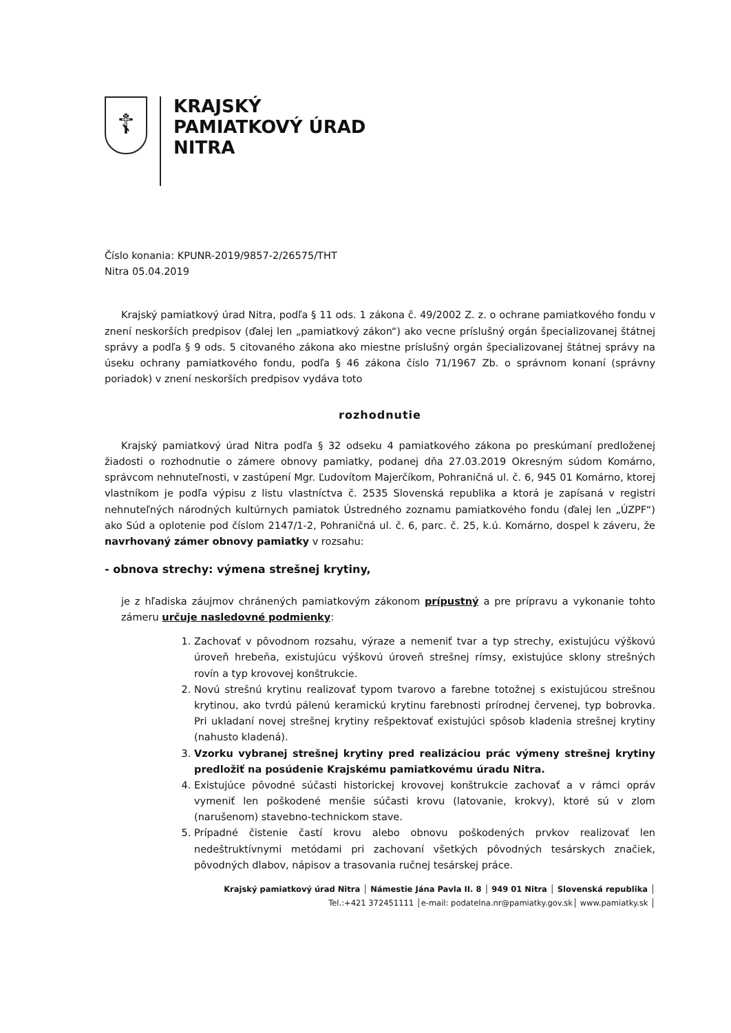☦
KRAJSKÝ
PAMIATKOVÝ ÚRAD
NITRA
Číslo konania: KPUNR-2019/9857-2/26575/THT
Nitra 05.04.2019
Krajský pamiatkový úrad Nitra, podľa § 11 ods. 1 zákona č. 49/2002 Z. z. o ochrane pamiatkového fondu v znení neskorších predpisov (ďalej len „pamiatkový zákon“) ako vecne príslušný orgán špecializovanej štátnej správy a podľa § 9 ods. 5 citovaného zákona ako miestne príslušný orgán špecializovanej štátnej správy na úseku ochrany pamiatkového fondu, podľa § 46 zákona číslo 71/1967 Zb. o správnom konaní (správny poriadok) v znení neskorších predpisov vydáva toto
rozhodnutie
Krajský pamiatkový úrad Nitra podľa § 32 odseku 4 pamiatkového zákona po preskúmaní predloženej žiadosti o rozhodnutie o zámere obnovy pamiatky, podanej dňa 27.03.2019 Okresným súdom Komárno, správcom nehnuteľnosti, v zastúpení Mgr. Ľudovítom Majerčíkom, Pohraničná ul. č. 6, 945 01 Komárno, ktorej vlastníkom je podľa výpisu z listu vlastníctva č. 2535 Slovenská republika a ktorá je zapísaná v registri nehnuteľných národných kultúrnych pamiatok Ústredného zoznamu pamiatkového fondu (ďalej len „ÚZPF“) ako Súd a oplotenie pod číslom 2147/1-2, Pohraničná ul. č. 6, parc. č. 25, k.ú. Komárno, dospel k záveru, že navrhovaný zámer obnovy pamiatky v rozsahu:
- obnova strechy: výmena strešnej krytiny,
je z hľadiska záujmov chránených pamiatkovým zákonom prípustný a pre prípravu a vykonanie tohto zámeru určuje nasledovné podmienky:
1. Zachovať v pôvodnom rozsahu, výraze a nemeniť tvar a typ strechy, existujúcu výškovú úroveň hrebeňa, existujúcu výškovú úroveň strešnej rímsy, existujúce sklony strešných rovín a typ krovovej konštrukcie.
2. Novú strešnú krytinu realizovať typom tvarovo a farebne totožnej s existujúcou strešnou krytinou, ako tvrdú pálenú keramickú krytinu farebnosti prírodnej červenej, typ bobrovka. Pri ukladaní novej strešnej krytiny rešpektovať existujúci spôsob kladenia strešnej krytiny (nahusto kladená).
3. Vzorku vybranej strešnej krytiny pred realizáciou prác výmeny strešnej krytiny predložiť na posúdenie Krajskému pamiatkovému úradu Nitra.
4. Existujúce pôvodné súčasti historickej krovovej konštrukcie zachovať a v rámci opráv vymeniť len poškodené menšie súčasti krovu (latovanie, krokvy), ktoré sú v zlom (narušenom) stavebno-technickom stave.
5. Prípadné čistenie častí krovu alebo obnovu poškodených prvkov realizovať len nedeštruktívnymi metódami pri zachovaní všetkých pôvodných tesárskych značiek, pôvodných dlabov, nápisov a trasovania ručnej tesárskej práce.
Krajský pamiatkový úrad Nitra │ Námestie Jána Pavla II. 8 │ 949 01 Nitra │ Slovenská republika │
Tel.:+421 372451111 │e-mail: podatelna.nr@pamiatky.gov.sk│ www.pamiatky.sk │